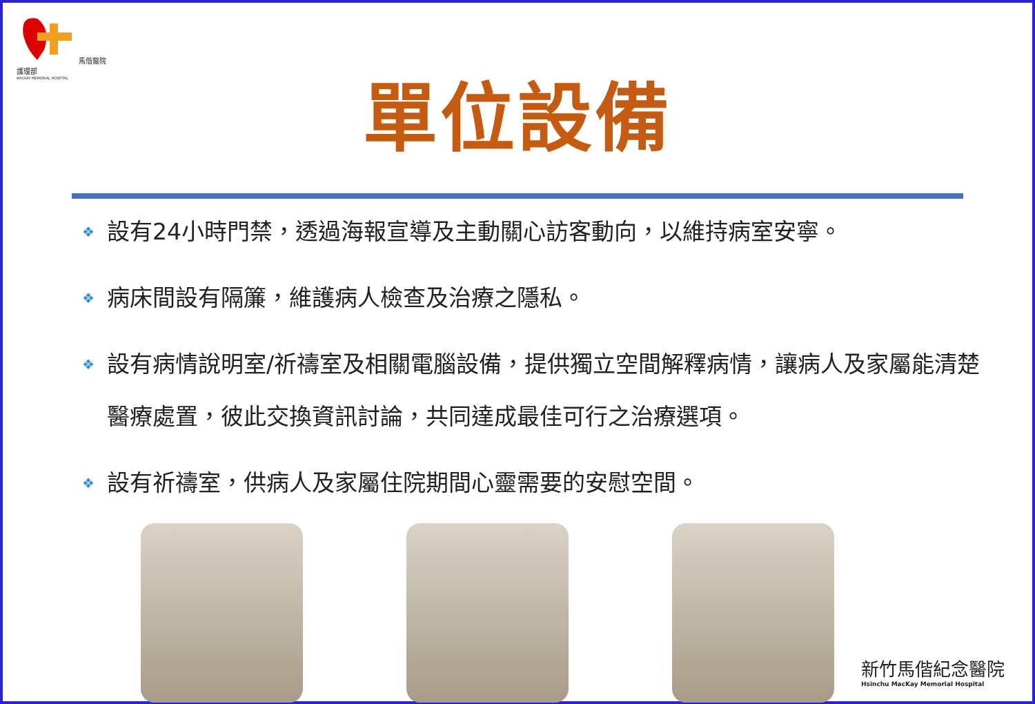馬偕醫院護理部
MACKAY MEMORIAL HOSPITAL
單位設備
❖ 設有24小時門禁，透過海報宣導及主動關心訪客動向，以維持病室安寧。
❖ 病床間設有隔簾，維護病人檢查及治療之隱私。
❖ 設有病情說明室/祈禱室及相關電腦設備，提供獨立空間解釋病情，讓病人及家屬能清楚醫療處置，彼此交換資訊討論，共同達成最佳可行之治療選項。
❖ 設有祈禱室，供病人及家屬住院期間心靈需要的安慰空間。
新竹馬偕紀念醫院
Hsinchu MacKay Memorial Hospital